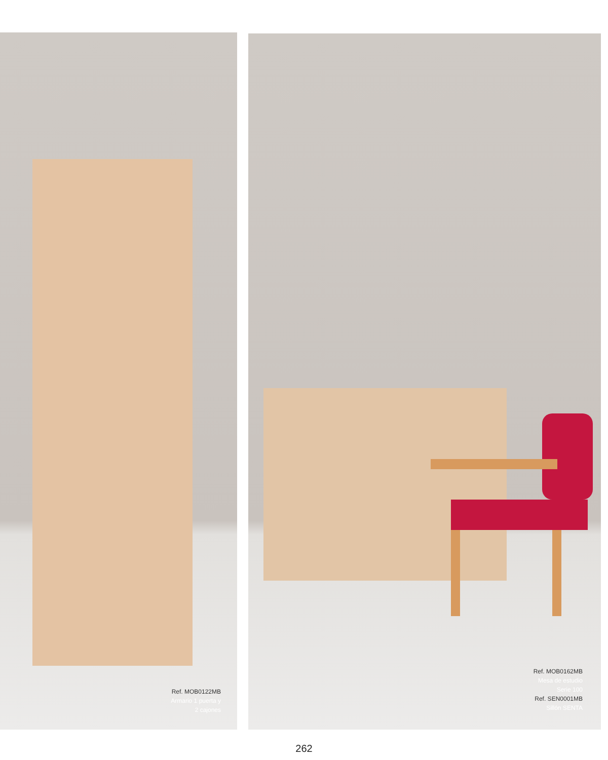Ref. MOB0122MB
Armario 1 puerta y
2 cajones
Ref. MOB0162MB
Mesa de estudio
Serie 100
Ref. SEN0001MB
Sillón SENTA
262